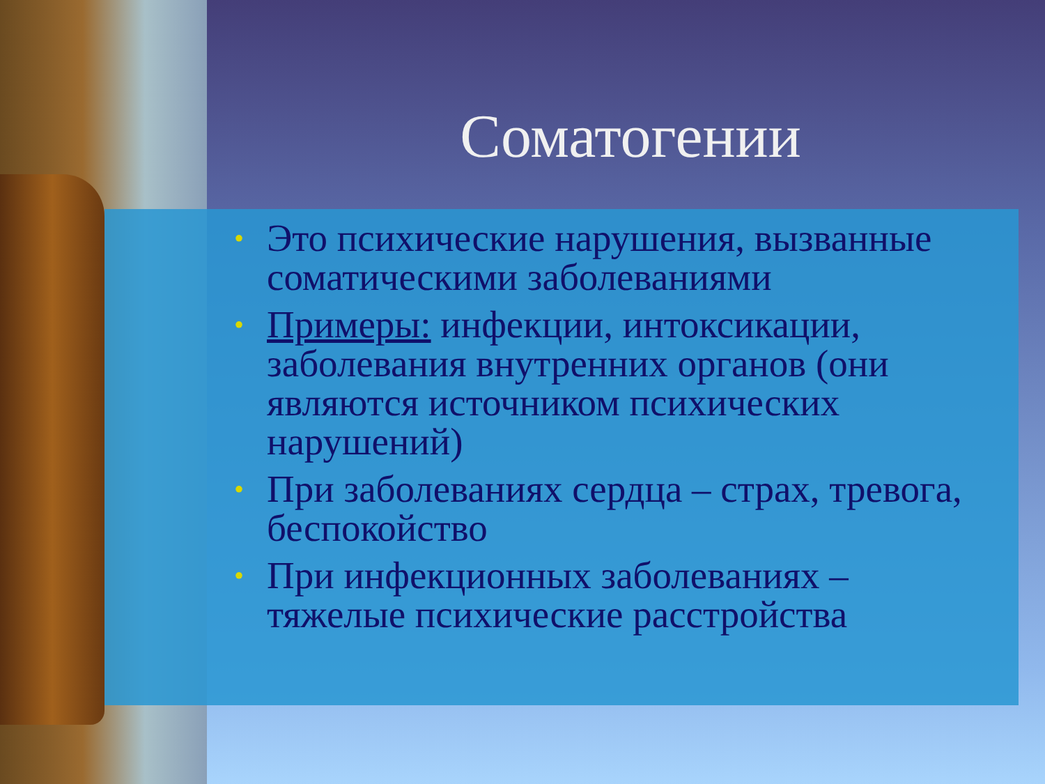Соматогении
• Это психические нарушения, вызванные соматическими заболеваниями
• Примеры: инфекции, интоксикации, заболевания внутренних органов (они являются источником психических нарушений)
• При заболеваниях сердца – страх, тревога, беспокойство
• При инфекционных заболеваниях – тяжелые психические расстройства